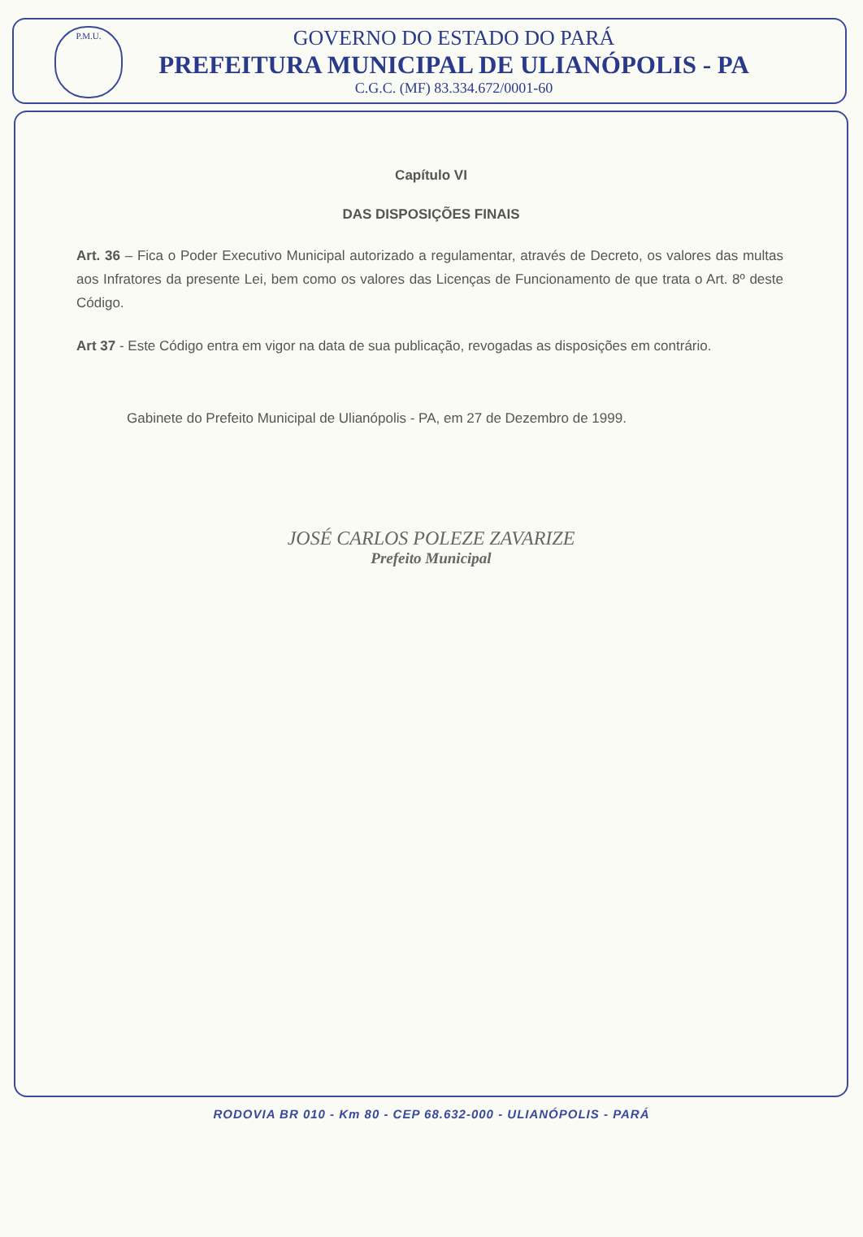P.M.U.
GOVERNO DO ESTADO DO PARÁ
PREFEITURA MUNICIPAL DE ULIANÓPOLIS - PA
C.G.C. (MF) 83.334.672/0001-60
Capítulo VI
DAS DISPOSIÇÕES FINAIS
Art. 36 – Fica o Poder Executivo Municipal autorizado a regulamentar, através de Decreto, os valores das multas aos Infratores da presente Lei, bem como os valores das Licenças de Funcionamento de que trata o Art. 8º deste Código.
Art 37 - Este Código entra em vigor na data de sua publicação, revogadas as disposições em contrário.
Gabinete do Prefeito Municipal de Ulianópolis - PA, em 27 de Dezembro de 1999.
JOSÉ CARLOS POLEZE ZAVARIZE
Prefeito Municipal
RODOVIA BR 010 - Km 80 - CEP 68.632-000 - ULIANÓPOLIS - PARÁ